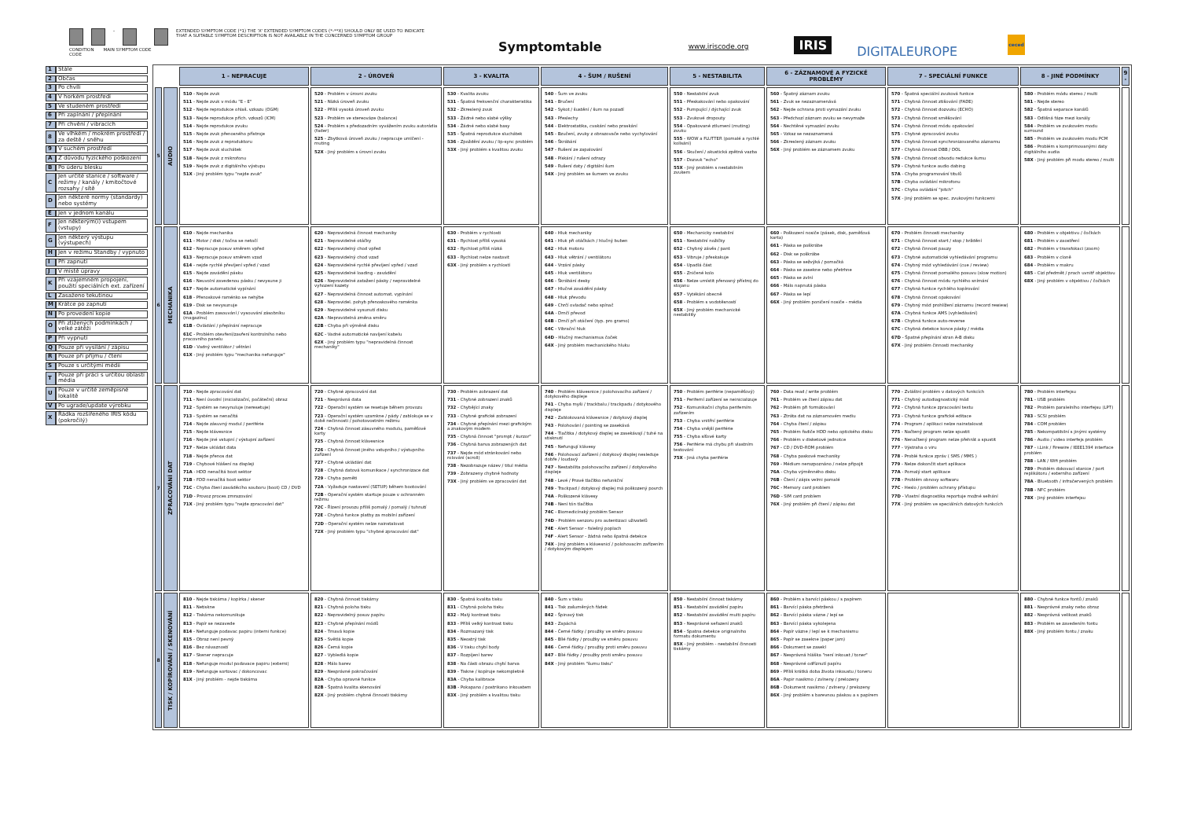-
CONDITION
CODE MAIN SYMPTOM CODE
EXTENDED SYMPTOM CODE (*1) THE 'X' EXTENDED SYMPTOM CODES (*-**X) SHOULD ONLY BE USED TO INDICATE THAT A SUITABLE SYMPTOM DESCRIPTION IS NOT AVAILABLE IN THE CONCERNED SYMPTOM GROUP
Symptomtable
www.iriscode.org
IRIS
DIGITALEUROPE
ceced
| 1 | Stále |
| 2 | Občas |
| 3 | Po chvíli |
| 4 | V horkém prostředí |
| 5 | Ve studeném prostředí |
| 6 | Při zapínání / přepínání |
| 7 | Při chvění / vibracích |
| 8 | Ve vlhkém / mokrém prostředí / za deště / sněhu |
| 9 | V suchém prostředí |
| A | Z důvodu fyzického poškození |
| B | Po úderu blesku |
| C | Jen určité stanice / software / režimy / kanály / kmitočtové rozsahy / sítě |
| D | Jen některé normy (standardy) nebo systémy |
| E | Jen v jednom kanálu |
| F | Jen některým(i) vstupem (vstupy) |
| G | Jen některý výstupu (výstupech) |
| H | Jen v režimu Standby / vypnuto |
| I | Při zapnutí |
| J | V místě úpravy |
| K | Při vzájemném propojení, použití speciálních ext. zařízení |
| L | Zasaženo tekutinou |
| M | Krátce po zapnutí |
| N | Po provedení kopie |
| O | Při ztížených podmínkách / velké zátěži |
| P | Při vypnutí |
| Q | Pouze při vysílání / zápisu |
| R | Pouze při příjmu / čtení |
| S | Pouze s určitými médii |
| T | Pouze při práci s určitou oblastí média |
| U | Pouze v určité zeměpisné lokalitě |
| V | Po ugrade/update výrobku |
| X | Řádka rozšířeného IRIS kódu (pokročilý) |
| | | 1 - NEPRACUJE | 2 - ÚROVEŇ | 3 - KVALITA | 4 - ŠUM / RUŠENÍ | 5 - NESTABILITA | 6 - ZÁZNAMOVÉ A FYZICKÉ PROBLÉMY | 7 - SPECIÁLNÍ FUNKCE | 8 - JINÉ PODMÍNKY | 9 - |
| --- | --- | --- | --- | --- | --- | --- | --- | --- | --- | --- |
| 5 | AUDIO | 510 - Nejde zvuk 511 - Nejde zvuk v módu "E - E" 512 - Nejde reprodukce ohlaš. vzkazu (OGM) 513 - Nejde reprodukce přích. vzkazů (ICM) 514 - Nejde reprodukce zvuku 515 - Nejde zvuk přenosného přístroje 516 - Nejde zvuk z reproduktoru 517 - Nejde zvuk sluchátek 518 - Nejde zvuk z mikrofonu 519 - Nejde zvuk z digitálního výstupu 51X - Jiný problém typu "nejde zvuk" | 520 - Problém v úrovni zvuku 521 - Nízká úroveň zvuku 522 - Příliš vysoká úroveň zvuku 523 - Problém ve stereováze (balance) 524 - Problém s předozadním vyvážením zvuku autorádia (fader) 525 - Zbytková úroveň zvuku / nepracuje umlčení - muting 52X - Jiný problém s úrovní zvuku | 530 - Kvalita zvuku 531 - Špatná frekvenční charakteristika 532 - Zkreslený zvuk 533 - Žádné nebo slabé výšky 534 - Žádné nebo slabé basy 535 - Špatná reprodukce sluchátek 536 - Zpoždění zvuku / lip-sync problém 53X - Jiný problém s kvalitou zvuku | 540 - Šum ve zvuku 541 - Bručení 542 - Sykot / šustění / šum na pozadí 543 - Přeslechy 544 - Elektrostatika, cvakání nebo praskání 545 - Bzučení, zvuky z obrazovače nebo vychylování 546 - Škrábání 547 - Rušení ze zapalování 548 - Pískání / rušení odrazy 549 - Rušení daty / digitální šum 54X - Jiný problém se šumem ve zvuku | 550 - Nestabilní zvuk 551 - Přeskakování nebo opakování 552 - Pumpující / dýchající zvuk 553 - Zvukové dropouty 554 - Opakované ztlumení (muting) zvuku 555 - WOW a FLUTTER (pomalé a rychlé kolísání) 556 - Skučení / akustická zpětná vazba 557 - Dozvuk "echo" 55X - Jiný problém s nestabilním zvukem | 560 - Špatný záznam zvuku 561 - Zvuk se nezaznamenává 562 - Nejde ochrana proti vymazání zvuku 563 - Předchozí záznam zvuku se nevymaže 564 - Nechtěné vymazání zvuku 565 - Vzkaz se nezaznamená 566 - Zkreslený záznam zvuku 56X - Jiný problém se záznamem zvuku | 570 - Špatná speciální zvuková funkce 571 - Chybná činnost ztišování (FADE) 572 - Chybná činnost dozvuku (ECHO) 573 - Chybná činnost směšování 574 - Chybná činnost módu opakování 575 - Chybné zpracování zvuku 576 - Chybná činnost synchronizovaného záznamu 577 - Chybná činnost DBB / DOL 578 - Chybná činnost obvodu redukce šumu 579 - Chybná funkce audio dabing 57A - Chyba programování titulů 57B - Chyba ovládání mikrofonu 57C - Chyba ovládání "pitch" 57X - Jiný problém se spec. zvukovými funkcemi | 580 - Problém módu stereo / multi 581 - Nejde stereo 582 - Špatná separace kanálů 583 - Odlišná fáze mezi kanály 584 - Problém ve zvukovém modu surround 585 - Problém ve zvukovém modu PCM 586 - Problém s komprimovanými daty digitálního audia 58X - Jiný problém při modu stereo / multi | |
| 6 | MECHANIKA | 610 - Nejde mechanika 611 - Motor / disk / točna se netočí 612 - Nepracuje posuv směrem vpřed 613 - Nepracuje posuv směrem vzad 614 - nejde rychlé převíjení vpřed / vzad 615 - Nejde zavádění pásku 616 - Neuvolní zavedenou pásku / nevysune ji 617 - Nejde automatické vypínání 618 - Přenoskové raménko se nehýbe 619 - Disk se nevysunuje 61A - Problém zasouvání / vysouvání zásobníku (magazínu) 61B - Ovládání / přepínání nepracuje 61C - Problém otevření/zavření kontrolního nebo pracovního panelu 61D - Vadný ventilátor / větrání 61X - Jiný problém typu "mechanika nefunguje" | 620 - Nepravidelná činnost mechaniky 621 - Nepravidelné otáčky 622 - Nepravidelný chod vpřed 623 - Nepravidelný chod vzad 624 - Nepravidelné rychlé převíjení vpřed / vzad 625 - Nepravidelné loading - zavádění 626 - Nepravidelné zatažení pásky / nepravidelné vyhození kazety 627 - Nepravidelná činnost automat. vypínání 628 - Nepravidel. pohyb přenoskového raménka 629 - Nepravidelné vysunutí disku 62A - Nepravidelná změna směru 62B - Chyba při výměně disku 62C - Vadné automatické navíjení kabelu 62X - Jiný problém typu "nepravidelná činnost mechaniky" | 630 - Problém v rychlosti 631 - Rychlost příliš vysoká 632 - Rychlost příliš nízká 633 - Rychlost nelze nastavit 63X - Jiný problém s rychlostí | 640 - Hluk mechaniky 641 - Hluk při otáčkách / hlučný buben 642 - Hluk motoru 643 - Hluk větrání / ventilátoru 644 - Vrzání pásky 645 - Hluk ventilátoru 646 - Škrábání desky 647 - Hlučné zavádění pásky 648 - Hluk převodu 649 - Chrčí ovladač nebo spínač 64A - Drnčí převod 64B - Drnčí při otáčení (typ. pro gramo) 64C - Vibrační hluk 64D - Hlučný mechanismus čoček 64X - Jiný problém mechanického hluku | 650 - Mechanicky nestabilní 651 - Nestabilní nožičky 652 - Chybný závěs / pant 653 - Vibruje / přeskakuje 654 - Upadlá část 655 - Zničené kolo 656 - Nelze umístit přenosný přístroj do stojanu 657 - Vytékání obecně 658 - Problém s vodotěsností 65X - Jiný problém mechanické nestability | 660 - Poškození nosiče (pásek, disk, paměťová karta) 661 - Páska se poškrábe 662 - Disk se poškrábe 663 - Páska se sežvýká / pomačká 664 - Páska se zasekne nebo přetrhne 665 - Páska se zvlní 666 - Málo napnutá páska 667 - Páska se lepí 66X - Jiný problém poničení nosiče - média | 670 - Problém činnosti mechaniky 671 - Chybná činnost start / stop / brždění 672 - Chybná činnost pauzy 673 - Chybné automatické vyhledávání programu 674 - Chybný mód vyhledávání (cue / review) 675 - Chybná činnost pomalého posuvu (slow motion) 676 - Chybná činnost módu rychlého snímání 677 - Chybná funkce rychlého kopírování 678 - Chybná činnost opakování 679 - Chybný mód prohlížení záznamu (record rewiew) 67A - Chybná funkce AMS (vyhledávání) 67B - Chybná funkce auto-reverse 67C - Chybná detekce konce pásky / média 67D - Špatné přepínání stran A-B disku 67X - Jiný problém činnosti mechaniky | 680 - Problém v objektivu / čočkách 681 - Problém v zaostření 682 - Problém v transfokaci (zoom) 683 - Problém v cloně 684 - Problém v makru 685 - Cizí předmět / prach uvnitř objektivu 68X - Jiný problém v objektivu / čočkách | |
| 7 | ZPRACOVÁNÍ DAT | 710 - Nejde zpracování dat 711 - Není úvodní (inicializační, počáteční) obraz 712 - Systém se nevynuluje (neresetuje) 713 - Systém se nenačítá 714 - Nejde zásuvný modul / periférie 715 - Nejde klávesnice 716 - Nejde jiné vstupní / výstupní zařízení 717 - Nelze ukládat data 718 - Nejde přenos dat 719 - Chybové hlášení na displeji 71A - HDD nenačítá boot sektor 71B - FDD nenačítá boot sektor 71C - Chyba čtení zaváděcího souboru (boot) CD / DVD 71D - Provoz proces zmrazování 71X - Jiný problém typu "nejde zpracování dat" | 720 - Chybné zpracování dat 721 - Nesprávná data 722 - Operační systém se resetuje během provozu 723 - Operační systém uzamkne / pády / zablokuje se v době nečinnosti / pohotovostním režimu 724 - Chybná činnost zásuvného modulu, paměťové karty 725 - Chybná činnost klávesnice 726 - Chybná činnost jiného vstupního / výstupního zařízení 727 - Chybné ukládání dat 728 - Chybná datová komunikace / synchronizace dat 729 - Chyba paměti 72A - Vyžaduje nastavení (SETUP) během bootování 72B - Operační systém startuje pouze v ochranném režimu 72C - Řízení provozu příliš pomalý / pomalý / tuhnutí 72E - Chybná funkce platby za mobilní zařízení 72D - Operační systém nelze nainstalovat 72X - Jiný problém typu "chybné zpracování dat" | 730 - Problém zobrazení dat 731 - Chybné zobrazení znaků 732 - Chybějící znaky 733 - Chybné grafické zobrazení 734 - Chybné přepínání mezi grafickým a znakovým modem 735 - Chybná činnost "prompt / kurzor" 736 - Chybná barva zobrazených dat 737 - Nejde mód stránkování nebo rolování (scroll) 738 - Nezobrazuje název / titul média 739 - Zobrazeny chybné hodnoty 73X - Jiný problém ve zpracování dat | 740 - Problém klávesnice / polohovacího zařízení / dotykového displeje 741 - Chyba myši / trackbalu / trackpadu / dotykového displeje 742 - Zablokovaná klávesnice / dotykový displej 743 - Polohování / pointing se zasekává 744 - Tlačítka / dotykový displej se zasekávají / tuhé na stisknutí 745 - Nefungují klávesy 746 - Polohovací zařízení / dotykový displej nesleduje dobře / loudavý 747 - Nestabilita polohovacího zařízení / dotykového displeje 748 - Levé / Pravé tlačítko nefunkční 749 - Trackpad / dotykový displej má poškozený povrch 74A - Poškozené klávesy 74B - Není tón tlačítka 74C - Biomedicínský problém Sensor 74D - Problém senzoru pro autentizaci uživatelů 74E - Alert Sensor - falešný poplach 74F - Alert Sensor - žádná nebo špatná detekce 74X - Jiný problém s klávesnicí / polohovacím zařízením / dotykovým displejem | 750 - Problém periférie (nepaměťový) 751 - Periferní zařízení se neinicializuje 752 - Komunikační chyba periferním zařízením 753 - Chyba vnitřní periférie 754 - Chyba vnější periférie 755 - Chyba síťové karty 756 - Periférie má chybu při vlastním testování 75X - Jiná chyba periférie | 760 - Data read / write problém 761 - Problém ve čtení zápisu dat 762 - Problém při formátování 763 - Ztráta dat na záznamovém mediu 764 - Chyba čtení / zápisu 765 - Problém řadiče HDD nebo optického disku 766 - Problém v disketové jednotce 767 - CD / DVD-ROM problém 768 - Chyba paskové mechaniky 769 - Médium nerozpoznáno / nelze připojit 76A - Chyba výměnného disku 76B - Čtení / zápis velmi pomalé 76C - Memory card problem 76D - SIM card problem 76X - Jiný problém při čtení / zápisu dat | 770 - Zvláštní problém v datových funkcích 771 - Chybný autodiagnostický mód 772 - Chybná funkce zpracování textu 773 - Chybná funkce grafické editace 774 - Program / aplikaci nelze nainstalovat 775 - Načtený program nelze spustit 776 - Nenačtený program nelze přehrát a spustit 777 - Výstraha o viru 778 - Problé funkce zpráv ( SMS / MMS ) 779 - Nelze dokončit start aplikace 77A - Pomalý start aplikace 77B - Problém obnovy softwaru 77C - Heslo / problém ochrany přístupu 77D - Vlastní diagnostika reportuje možné selhání 77X - Jiný problém ve speciálních datových funkcích | 780 - Problém interfejsu 781 - USB problém 782 - Problém paralelního interfejsu (LPT) 783 - SCSI problém 784 - COM problém 785 - Nekompatibilní s jinými systémy 786 - Audio / video interfejs problém 787 - i.Link / Firewire / IEEE1394 interface problém 788 - LAN / Wifi problém 789 - Problém dokovací stanice / port replikátoru / externího zařízení 78A - Bluetooth / infračervených problém 78B - NFC problém 78X - Jiný problém interfejsu | |
| 8 | TISK / KOPÍROVÁNÍ / SKENOVÁNÍ | 810 - Nejde tiskárna / kopírka / skener 811 - Netiskne 812 - Tiskárna nekomunikuje 813 - Papír se nezavede 814 - Nefunguje podavac papiru (interni funkce) 815 - Obraz není pevný 816 - Bez návazností 817 - Skener nepracuje 818 - Nefunguje modul podavace papiru (externi) 819 - Nefunguje sortovac / dokoncovac 81X - Jiný problém - nejde tiskárna | 820 - Chybná činnost tiskárny 821 - Chybná poloha tisku 822 - Nepravidelný posuv papíru 823 - Chybné přepínání módů 824 - Tmavá kopie 825 - Světlá kopie 826 - Černá kopie 827 - Vybledlá kopie 828 - Málo barev 829 - Nesprávné pokračování 82A - Chyba opravné funkce 82B - Špatná kvalita skenování 82X - Jiný problém chybné činnosti tiskárny | 830 - Špatná kvalita tisku 831 - Chybná poloha tisku 832 - Malý kontrast tisku 833 - Příliš velký kontrast tisku 834 - Rozmazaný tisk 835 - Neostrý tisk 836 - V tisku chybí body 837 - Rozpíjení barev 838 - Na části obrazu chybí barva 839 - Tiskne / kopíruje nekompletně 83A - Chyba kalibrace 83B - Pokapano / postrikano inkoustem 83X - Jiný problém s kvalitou tisku | 840 - Šum v tisku 841 - Tisk zašuměných řádek 842 - Špinavý tisk 843 - Zapáchá 844 - Černé řádky / proužky ve směru posuvu 845 - Bílé řádky / proužky ve směru posuvu 846 - Černé řádky / proužky proti směru posuvu 847 - Bílé řádky / proužky proti směru posuvu 84X - Jiný problém "šumu tisku" | 850 - Nestabilní činnost tiskárny 851 - Nestabilní zavádění papíru 852 - Nestabilní zavádění multi papíru 853 - Nesprávné seřazení znaků 854 - Spatna detekce originalniho formatu dokumentu 85X - Jiný problém - nestabilní činnosti tiskárny | 860 - Problém s barvící páskou / s papírem 861 - Barvící páska přetržená 862 - Barvící páska vázne / lepí se 863 - Barvící páska vykolejena 864 - Papír vázne / lepí se k mechanismu 865 - Papír se zasekne (paper jam) 866 - Dokument se zasekl 867 - Nesprávná hláška "není inkoust / toner" 868 - Nesprávné odříznutí papíru 869 - Příliš krátká doba života inkoustu / toneru 86A - Papir nasikmo / zvlneny / prelozeny 86B - Dokument nasikmo / zvlneny / prelozeny 86X - Jiný problém s barevnou páskou a s papírem | | 880 - Chybné funkce fontů / znaků 881 - Nesprávné znaky nebo obraz 882 - Nesprávná velikost znaků 883 - Problém se zavedením fontu 88X - Jiný problém fontu / znaku | |